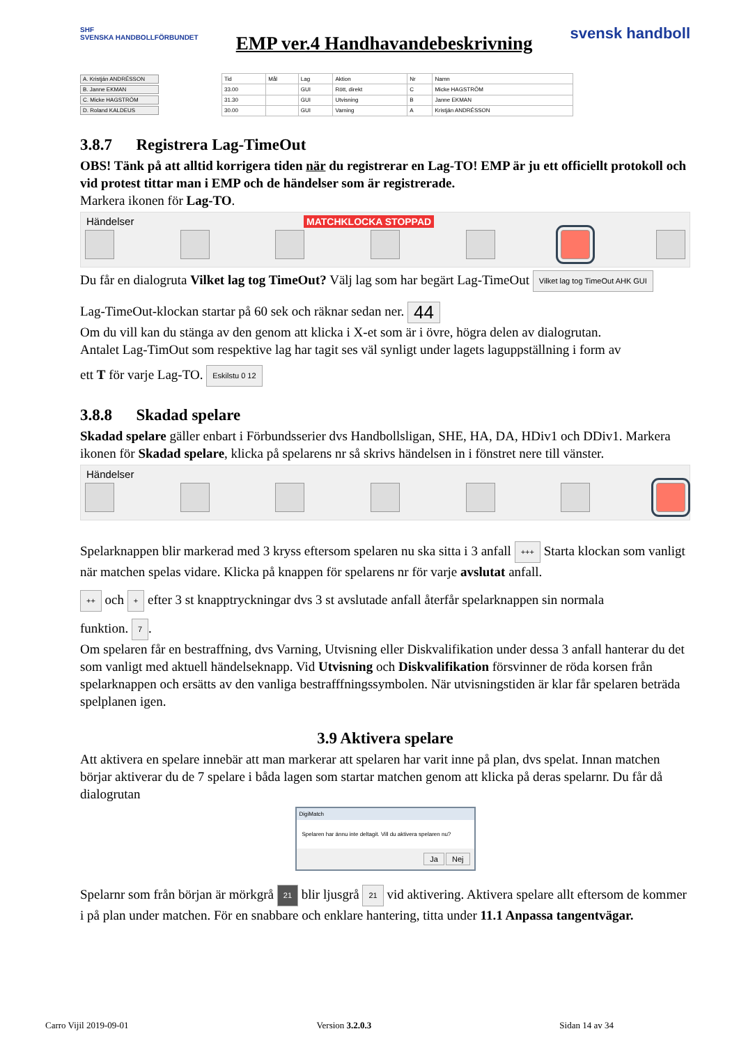SHF
SVENSKA HANDBOLLFÖRBUNDET
EMP ver.4 Handhavandebeskrivning
svensk handboll
A. Kristján ANDRÉSSON
B. Janne EKMAN
C. Micke HAGSTRÖM
D. Roland KALDEUS
| Tid | Mål | Lag | Aktion | Nr | Namn |
| --- | --- | --- | --- | --- | --- |
| 33.00 | | GUI | Rött, direkt | C | Micke HAGSTRÖM |
| 31.30 | | GUI | Utvisning | B | Janne EKMAN |
| 30.00 | | GUI | Varning | A | Kristján ANDRÉSSON |
3.8.7 Registrera Lag-TimeOut
OBS! Tänk på att alltid korrigera tiden när du registrerar en Lag-TO! EMP är ju ett officiellt protokoll och vid protest tittar man i EMP och de händelser som är registrerade.
Markera ikonen för Lag-TO.
Händelser
MATCHKLOCKA STOPPAD
Du får en dialogruta Vilket lag tog TimeOut? Välj lag som har begärt Lag-TimeOut Vilket lag tog TimeOut AHK GUI
Lag-TimeOut-klockan startar på 60 sek och räknar sedan ner. 44
Om du vill kan du stänga av den genom att klicka i X-et som är i övre, högra delen av dialogrutan.
Antalet Lag-TimOut som respektive lag har tagit ses väl synligt under lagets laguppställning i form av
ett T för varje Lag-TO. Eskilstu 0 12
3.8.8 Skadad spelare
Skadad spelare gäller enbart i Förbundsserier dvs Handbollsligan, SHE, HA, DA, HDiv1 och DDiv1. Markera ikonen för Skadad spelare, klicka på spelarens nr så skrivs händelsen in i fönstret nere till vänster.
Händelser
Spelarknappen blir markerad med 3 kryss eftersom spelaren nu ska sitta i 3 anfall +++ Starta klockan som vanligt när matchen spelas vidare. Klicka på knappen för spelarens nr för varje avslutat anfall.
++ och + efter 3 st knapptryckningar dvs 3 st avslutade anfall återfår spelarknappen sin normala
funktion. 7.
Om spelaren får en bestraffning, dvs Varning, Utvisning eller Diskvalifikation under dessa 3 anfall hanterar du det som vanligt med aktuell händelseknapp. Vid Utvisning och Diskvalifikation försvinner de röda korsen från spelarknappen och ersätts av den vanliga bestrafffningssymbolen. När utvisningstiden är klar får spelaren beträda spelplanen igen.
3.9 Aktivera spelare
Att aktivera en spelare innebär att man markerar att spelaren har varit inne på plan, dvs spelat. Innan matchen börjar aktiverar du de 7 spelare i båda lagen som startar matchen genom att klicka på deras spelarnr. Du får då dialogrutan
DigiMatch
Spelaren har ännu inte deltagit. Vill du aktivera spelaren nu?
Ja Nej
Spelarnr som från början är mörkgrå 21 blir ljusgrå 21 vid aktivering. Aktivera spelare allt eftersom de kommer i på plan under matchen. För en snabbare och enklare hantering, titta under 11.1 Anpassa tangentvägar.
Carro Vijil 2019-09-01 Version 3.2.0.3 Sidan 14 av 34